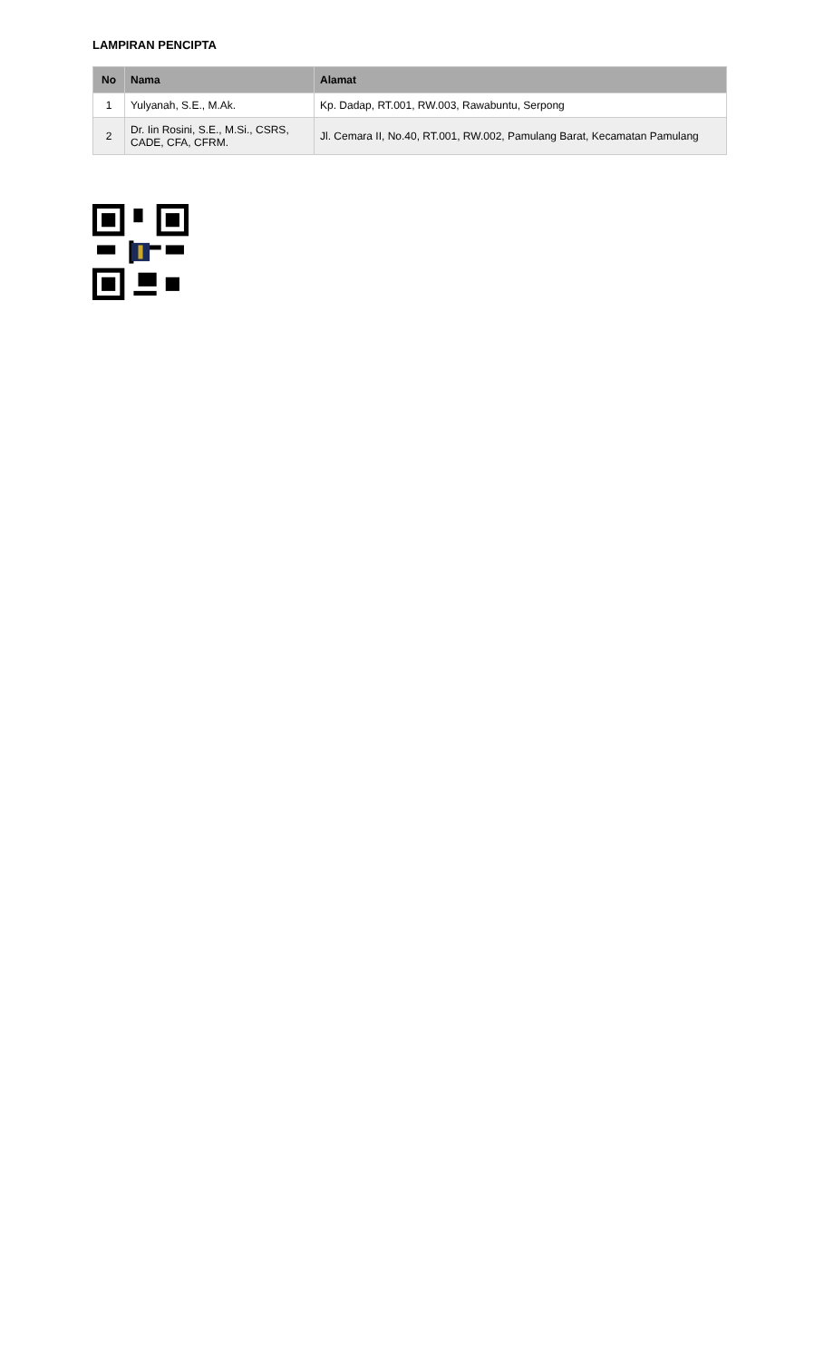LAMPIRAN PENCIPTA
| No | Nama | Alamat |
| --- | --- | --- |
| 1 | Yulyanah, S.E., M.Ak. | Kp. Dadap, RT.001, RW.003, Rawabuntu, Serpong |
| 2 | Dr. Iin Rosini, S.E., M.Si., CSRS, CADE, CFA, CFRM. | Jl. Cemara II, No.40, RT.001, RW.002, Pamulang Barat, Kecamatan Pamulang |